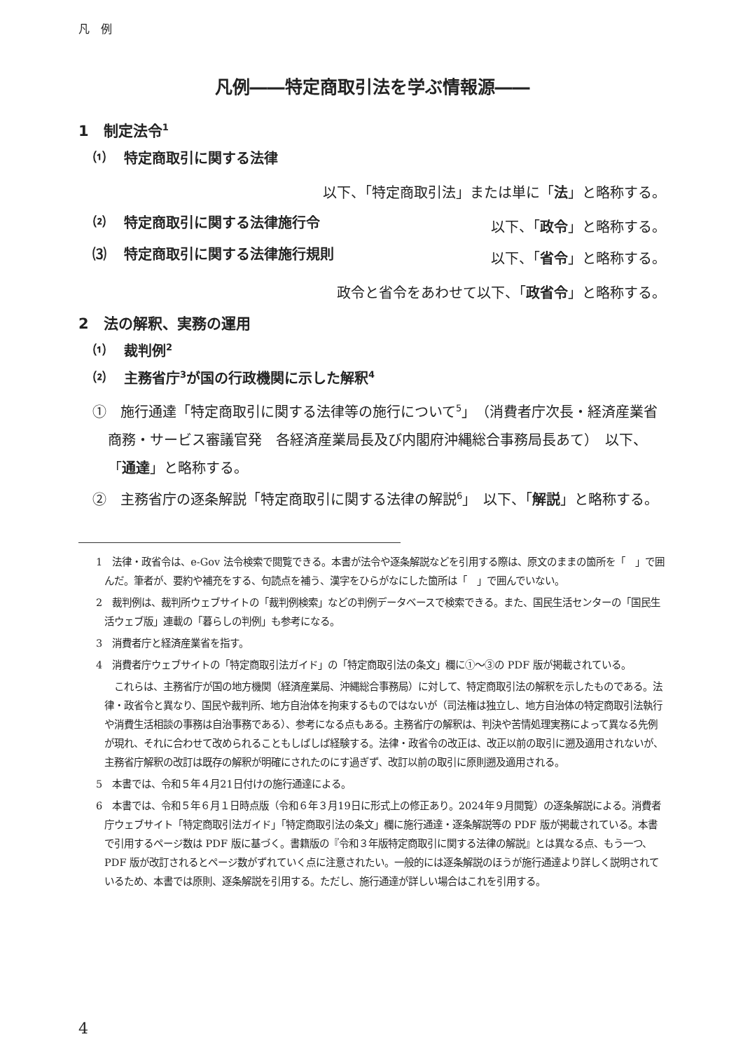凡　例
凡例――特定商取引法を学ぶ情報源――
1　制定法令<sup>1</sup>
⑴ 特定商取引に関する法律
以下、「特定商取引法」または単に「法」と略称する。
⑵ 特定商取引に関する法律施行令 以下、「政令」と略称する。
⑶ 特定商取引に関する法律施行規則 以下、「省令」と略称する。
政令と省令をあわせて以下、「政省令」と略称する。
2　法の解釈、実務の運用
⑴ 裁判例<sup>2</sup>
⑵ 主務省庁<sup>3</sup>が国の行政機関に示した解釈<sup>4</sup>
①　施行通達「特定商取引に関する法律等の施行について<sup>5</sup>」（消費者庁次長・経済産業省商務・サービス審議官発　各経済産業局長及び内閣府沖縄総合事務局長あて）　以下、「通達」と略称する。
②　主務省庁の逐条解説「特定商取引に関する法律の解説<sup>6</sup>」　以下、「解説」と略称する。
1　法律・政省令は、e-Gov 法令検索で閲覧できる。本書が法令や逐条解説などを引用する際は、原文のままの箇所を「　」で囲んだ。筆者が、要約や補充をする、句読点を補う、漢字をひらがなにした箇所は「　」で囲んでいない。
2　裁判例は、裁判所ウェブサイトの「裁判例検索」などの判例データベースで検索できる。また、国民生活センターの「国民生活ウェブ版」連載の「暮らしの判例」も参考になる。
3　消費者庁と経済産業省を指す。
4　消費者庁ウェブサイトの「特定商取引法ガイド」の「特定商取引法の条文」欄に①～③の PDF 版が掲載されている。
これらは、主務省庁が国の地方機関（経済産業局、沖縄総合事務局）に対して、特定商取引法の解釈を示したものである。法律・政省令と異なり、国民や裁判所、地方自治体を拘束するものではないが（司法権は独立し、地方自治体の特定商取引法執行や消費生活相談の事務は自治事務である）、参考になる点もある。主務省庁の解釈は、判決や苦情処理実務によって異なる先例が現れ、それに合わせて改められることもしばしば経験する。法律・政省令の改正は、改正以前の取引に遡及適用されないが、主務省庁解釈の改訂は既存の解釈が明確にされたのにす過ぎず、改訂以前の取引に原則遡及適用される。
5　本書では、令和５年４月21日付けの施行通達による。
6　本書では、令和５年６月１日時点版（令和６年３月19日に形式上の修正あり。2024年９月閲覧）の逐条解説による。消費者庁ウェブサイト「特定商取引法ガイド」「特定商取引法の条文」欄に施行通達・逐条解説等の PDF 版が掲載されている。本書で引用するページ数は PDF 版に基づく。書籍版の『令和３年版特定商取引に関する法律の解説』とは異なる点、もう一つ、PDF 版が改訂されるとページ数がずれていく点に注意されたい。一般的には逐条解説のほうが施行通達より詳しく説明されているため、本書では原則、逐条解説を引用する。ただし、施行通達が詳しい場合はこれを引用する。
4